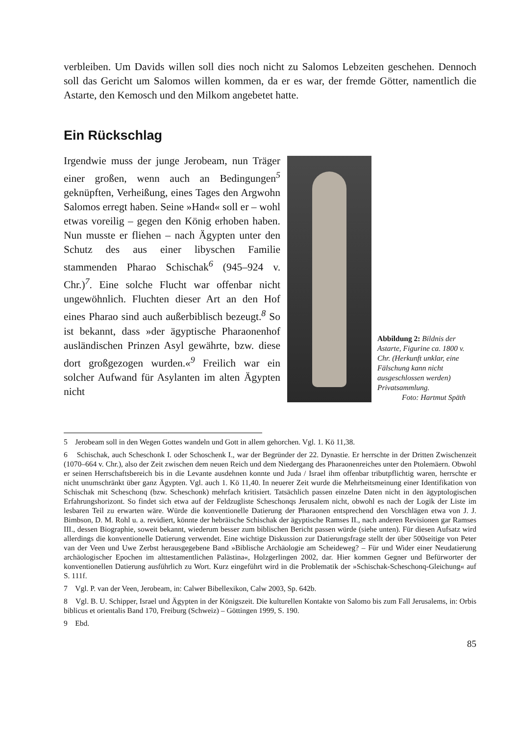verbleiben. Um Davids willen soll dies noch nicht zu Salomos Lebzeiten geschehen. Dennoch soll das Gericht um Salomos willen kommen, da er es war, der fremde Götter, namentlich die Astarte, den Kemosch und den Milkom angebetet hatte.
Ein Rückschlag
Irgendwie muss der junge Jerobeam, nun Träger einer großen, wenn auch an Bedingungen<sup>5</sup> geknüpften, Verheißung, eines Tages den Argwohn Salomos erregt haben. Seine »Hand« soll er – wohl etwas voreilig – gegen den König erhoben haben. Nun musste er fliehen – nach Ägypten unter den Schutz des aus einer libyschen Familie stammenden Pharao Schischak<sup>6</sup> (945–924 v. Chr.)<sup>7</sup>. Eine solche Flucht war offenbar nicht ungewöhnlich. Fluchten dieser Art an den Hof eines Pharao sind auch außerbiblisch bezeugt.<sup>8</sup> So ist bekannt, dass »der ägyptische Pharaonenhof ausländischen Prinzen Asyl gewährte, bzw. diese dort großgezogen wurden.«<sup>9</sup> Freilich war ein solcher Aufwand für Asylanten im alten Ägypten nicht
Abbildung 2: Bildnis der Astarte, Figurine ca. 1800 v. Chr. (Herkunft unklar, eine Fälschung kann nicht ausgeschlossen werden) Privatsammlung.
Foto: Hartmut Späth
5 Jerobeam soll in den Wegen Gottes wandeln und Gott in allem gehorchen. Vgl. 1. Kö 11,38.
6 Schischak, auch Scheschonk I. oder Schoschenk I., war der Begründer der 22. Dynastie. Er herrschte in der Dritten Zwischenzeit (1070–664 v. Chr.), also der Zeit zwischen dem neuen Reich und dem Niedergang des Pharaonenreiches unter den Ptolemäern. Obwohl er seinen Herrschaftsbereich bis in die Levante ausdehnen konnte und Juda / Israel ihm offenbar tributpflichtig waren, herrschte er nicht unumschränkt über ganz Ägypten. Vgl. auch 1. Kö 11,40. In neuerer Zeit wurde die Mehrheitsmeinung einer Identifikation von Schischak mit Scheschonq (bzw. Scheschonk) mehrfach kritisiert. Tatsächlich passen einzelne Daten nicht in den ägyptologischen Erfahrungshorizont. So findet sich etwa auf der Feldzugliste Scheschonqs Jerusalem nicht, obwohl es nach der Logik der Liste im lesbaren Teil zu erwarten wäre. Würde die konventionelle Datierung der Pharaonen entsprechend den Vorschlägen etwa von J. J. Bimbson, D. M. Rohl u. a. revidiert, könnte der hebräische Schischak der ägyptische Ramses II., nach anderen Revisionen gar Ramses III., dessen Biographie, soweit bekannt, wiederum besser zum biblischen Bericht passen würde (siehe unten). Für diesen Aufsatz wird allerdings die konventionelle Datierung verwendet. Eine wichtige Diskussion zur Datierungsfrage stellt der über 500seitige von Peter van der Veen und Uwe Zerbst herausgegebene Band »Biblische Archäologie am Scheideweg? – Für und Wider einer Neudatierung archäologischer Epochen im alttestamentlichen Palästina«, Holzgerlingen 2002, dar. Hier kommen Gegner und Befürworter der konventionellen Datierung ausführlich zu Wort. Kurz eingeführt wird in die Problematik der »Schischak-Scheschonq-Gleichung« auf S. 111f.
7 Vgl. P. van der Veen, Jerobeam, in: Calwer Bibellexikon, Calw 2003, Sp. 642b.
8 Vgl. B. U. Schipper, Israel und Ägypten in der Königszeit. Die kulturellen Kontakte von Salomo bis zum Fall Jerusalems, in: Orbis biblicus et orientalis Band 170, Freiburg (Schweiz) – Göttingen 1999, S. 190.
9 Ebd.
85